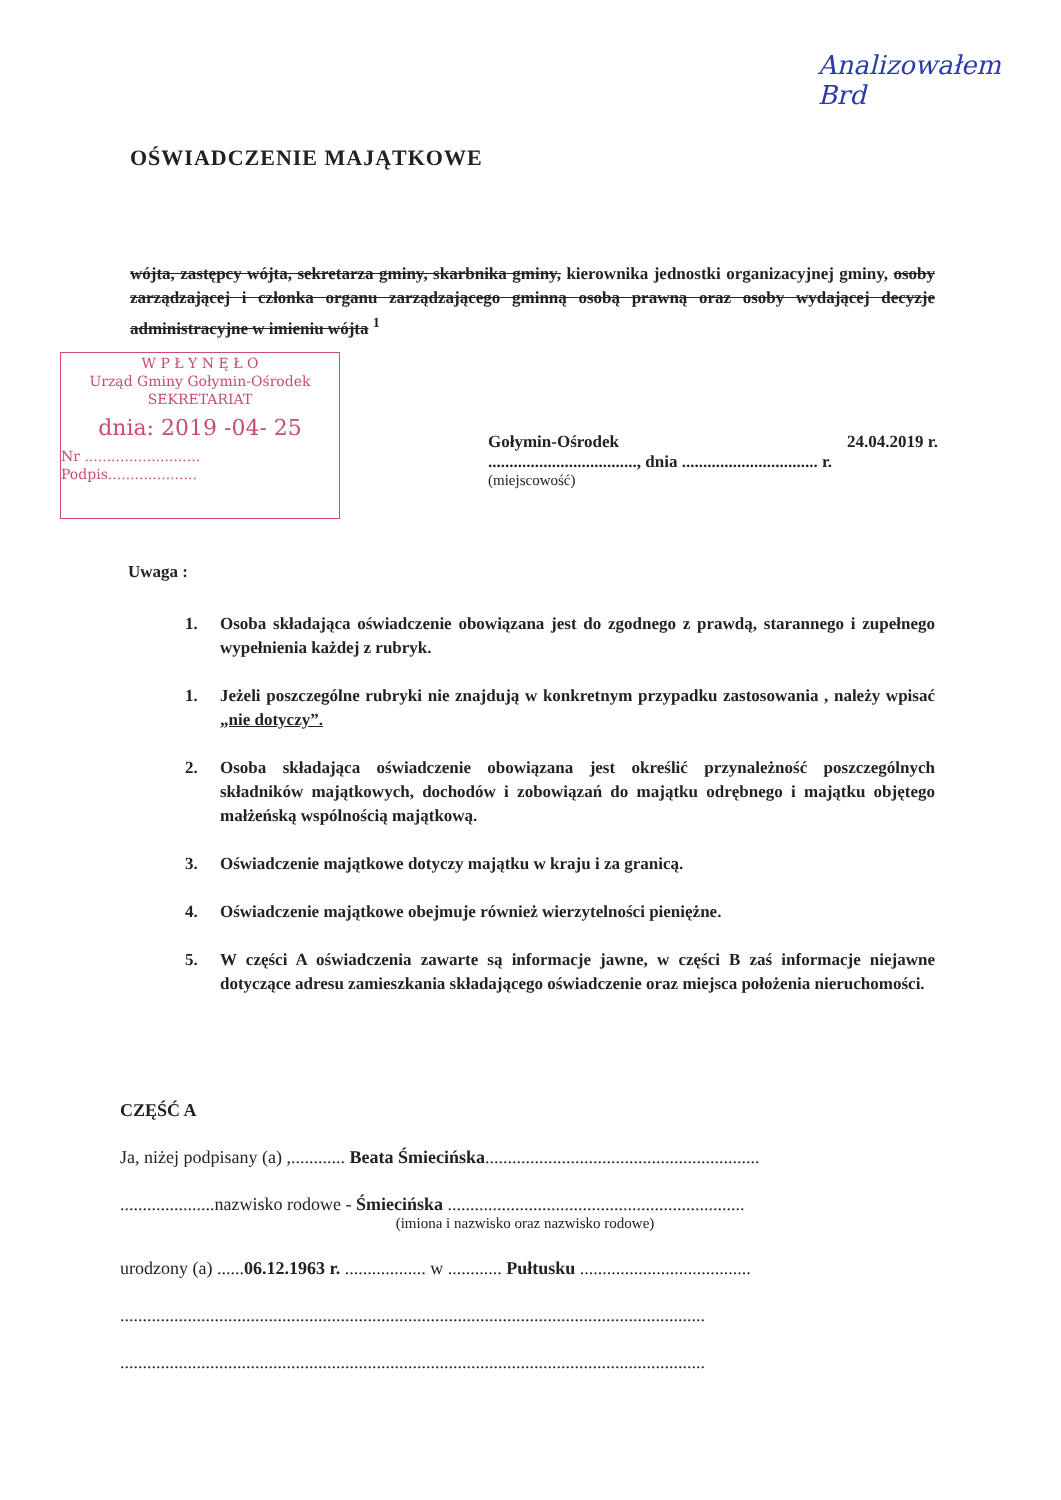Analizowałem
Brd
OŚWIADCZENIE MAJĄTKOWE
wójta, zastępcy wójta, sekretarza gminy, skarbnika gminy, kierownika jednostki organizacyjnej gminy, osoby zarządzającej i członka organu zarządzającego gminną osobą prawną oraz osoby wydającej decyzje administracyjne w imieniu wójta <sup>1</sup>
W P Ł Y N Ę Ł O
Urząd Gminy Gołymin-Ośrodek
SEKRETARIAT
dnia: 2019 -04- 25
Nr ..........................
Podpis....................
Gołymin-Ośrodek 24.04.2019 r.
..................................., dnia ................................ r.
(miejscowość)
Uwaga :
1. Osoba składająca oświadczenie obowiązana jest do zgodnego z prawdą, starannego i zupełnego wypełnienia każdej z rubryk.
1. Jeżeli poszczególne rubryki nie znajdują w konkretnym przypadku zastosowania , należy wpisać „nie dotyczy”.
2. Osoba składająca oświadczenie obowiązana jest określić przynależność poszczególnych składników majątkowych, dochodów i zobowiązań do majątku odrębnego i majątku objętego małżeńską wspólnością majątkową.
3. Oświadczenie majątkowe dotyczy majątku w kraju i za granicą.
4. Oświadczenie majątkowe obejmuje również wierzytelności pieniężne.
5. W części A oświadczenia zawarte są informacje jawne, w części B zaś informacje niejawne dotyczące adresu zamieszkania składającego oświadczenie oraz miejsca położenia nieruchomości.
CZĘŚĆ A
Ja, niżej podpisany (a) ,............ Beata Śmiecińska.............................................................
.....................nazwisko rodowe - Śmiecińska ..................................................................
(imiona i nazwisko oraz nazwisko rodowe)
urodzony (a) ......06.12.1963 r. .................. w ............ Pułtusku ......................................
..................................................................................................................................
..................................................................................................................................